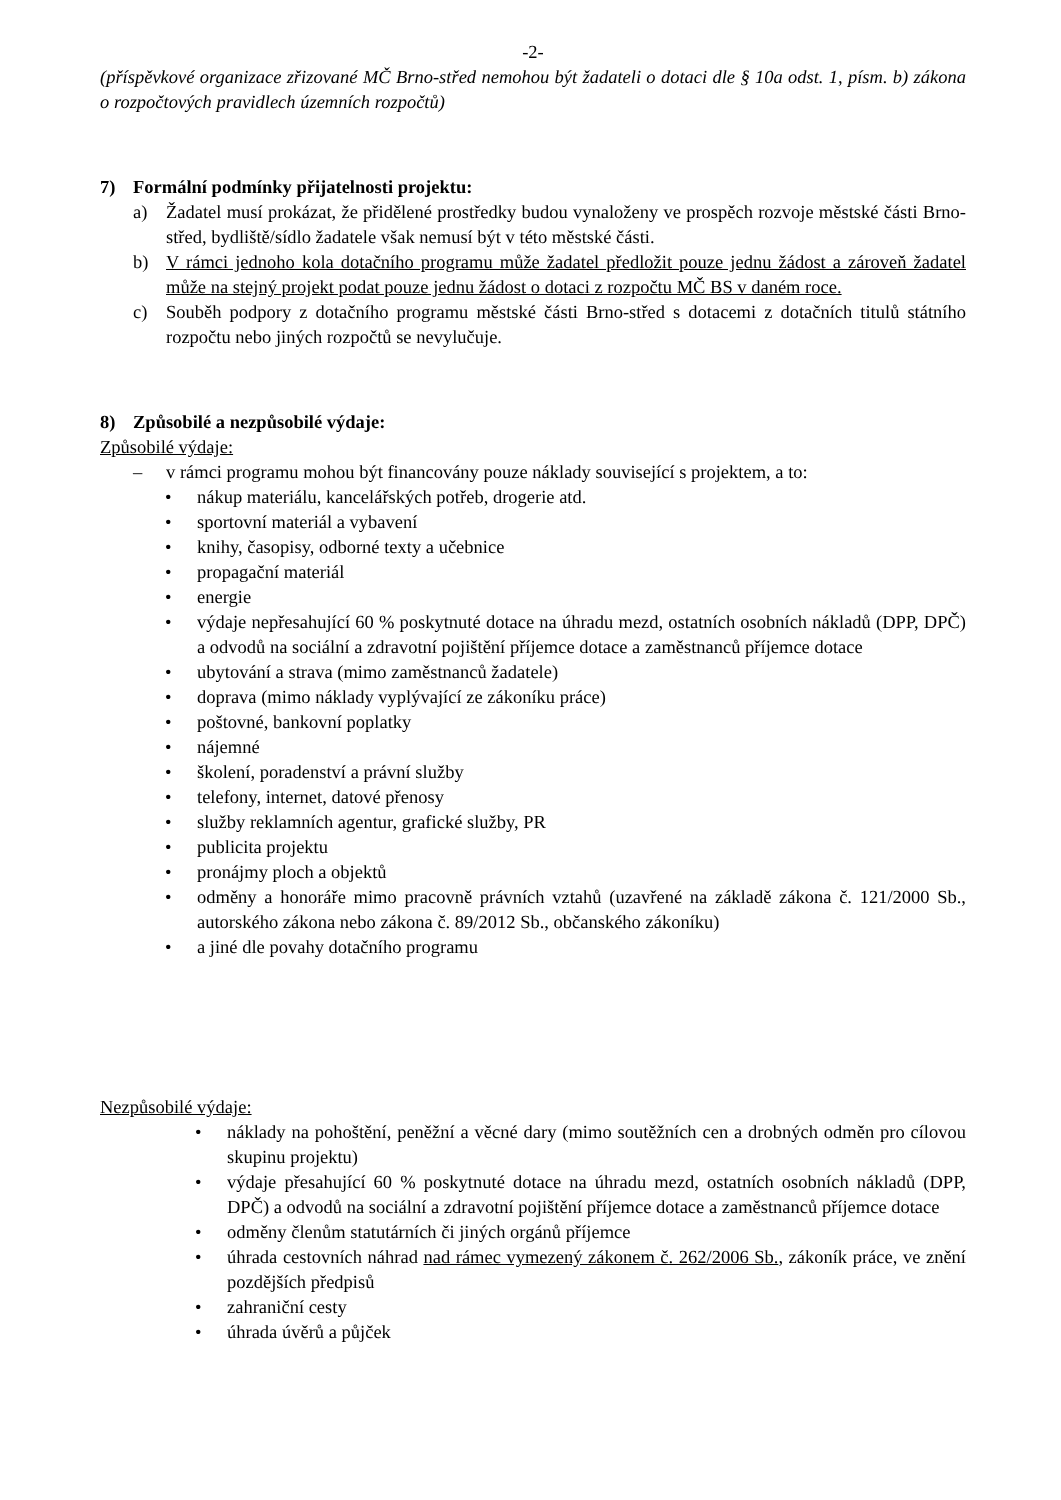-2-
(příspěvkové organizace zřizované MČ Brno-střed nemohou být žadateli o dotaci dle § 10a odst. 1, písm. b) zákona o rozpočtových pravidlech územních rozpočtů)
7) Formální podmínky přijatelnosti projektu:
a) Žadatel musí prokázat, že přidělené prostředky budou vynaloženy ve prospěch rozvoje městské části Brno-střed, bydliště/sídlo žadatele však nemusí být v této městské části.
b) V rámci jednoho kola dotačního programu může žadatel předložit pouze jednu žádost a zároveň žadatel může na stejný projekt podat pouze jednu žádost o dotaci z rozpočtu MČ BS v daném roce.
c) Souběh podpory z dotačního programu městské části Brno-střed s dotacemi z dotačních titulů státního rozpočtu nebo jiných rozpočtů se nevylučuje.
8) Způsobilé a nezpůsobilé výdaje:
Způsobilé výdaje:
– v rámci programu mohou být financovány pouze náklady související s projektem, a to:
• nákup materiálu, kancelářských potřeb, drogerie atd.
• sportovní materiál a vybavení
• knihy, časopisy, odborné texty a učebnice
• propagační materiál
• energie
• výdaje nepřesahující 60 % poskytnuté dotace na úhradu mezd, ostatních osobních nákladů (DPP, DPČ) a odvodů na sociální a zdravotní pojištění příjemce dotace a zaměstnanců příjemce dotace
• ubytování a strava (mimo zaměstnanců žadatele)
• doprava (mimo náklady vyplývající ze zákoníku práce)
• poštovné, bankovní poplatky
• nájemné
• školení, poradenství a právní služby
• telefony, internet, datové přenosy
• služby reklamních agentur, grafické služby, PR
• publicita projektu
• pronájmy ploch a objektů
• odměny a honoráře mimo pracovně právních vztahů (uzavřené na základě zákona č. 121/2000 Sb., autorského zákona nebo zákona č. 89/2012 Sb., občanského zákoníku)
• a jiné dle povahy dotačního programu
Nezpůsobilé výdaje:
• náklady na pohoštění, peněžní a věcné dary (mimo soutěžních cen a drobných odměn pro cílovou skupinu projektu)
• výdaje přesahující 60 % poskytnuté dotace na úhradu mezd, ostatních osobních nákladů (DPP, DPČ) a odvodů na sociální a zdravotní pojištění příjemce dotace a zaměstnanců příjemce dotace
• odměny členům statutárních či jiných orgánů příjemce
• úhrada cestovních náhrad nad rámec vymezený zákonem č. 262/2006 Sb., zákoník práce, ve znění pozdějších předpisů
• zahraniční cesty
• úhrada úvěrů a půjček